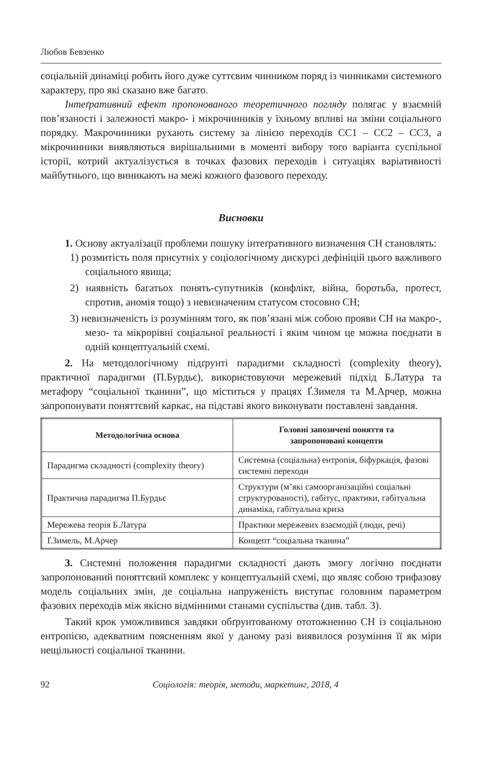Любов Бевзенко
соціальній динаміці робить його дуже суттєвим чинником поряд із чинниками системного характеру, про які сказано вже багато.
Інтеґративний ефект пропонованого теоретичного погляду полягає у взаємній пов’язаності і залежності макро- і мікрочинників у їхньому впливі на зміни соціального порядку. Макрочинники рухають систему за лінією переходів СС1 – СС2 – СС3, а мікрочинники виявляються вирішальними в моменті вибору того варіанта суспільної історії, котрий актуалізується в точках фазових переходів і ситуаціях варіативності майбутнього, що виникають на межі кожного фазового переходу.
Висновки
1. Основу актуалізації проблеми пошуку інтеґративного визначення СН становлять:
1) розмитість поля присутніх у соціологічному дискурсі дефініцій цього важливого соціального явища;
2) наявність багатьох понять-супутників (конфлікт, війна, боротьба, протест, спротив, аномія тощо) з невизначеним статусом стосовно СН;
3) невизначеність із розумінням того, як пов’язані між собою прояви СН на макро-, мезо- та мікрорівні соціальної реальності і яким чином це можна поєднати в одній концептуальній схемі.
2. На методологічному підґрунті парадигми складності (complexity theory), практичної парадигми (П.Бурдьє), використовуючи мережевий підхід Б.Латура та метафору “соціальної тканини”, що міститься у працях Ґ.Зимеля та М.Арчер, можна запропонувати поняттєвий каркас, на підставі якого виконувати поставлені завдання.
| Методологічна основа | Головні запозичені поняття та запропоновані концепти |
| --- | --- |
| Парадигма складності (complexity theory) | Системна (соціальна) ентропія, біфуркація, фазові системні переходи |
| Практична парадигма П.Бурдьє | Структури (м’які самоорганізаційні соціальні структурованості), габітус, практики, габітуальна динаміка, габітуальна криза |
| Мережева теорія Б.Латура | Практики мережевих взаємодій (люди, речі) |
| Ґ.Зимель, М.Арчер | Концепт “соціальна тканина” |
3. Системні положення парадигми складності дають змогу логічно поєднати запропонований поняттєвий комплекс у концептуальній схемі, що являє собою трифазову модель соціальних змін, де соціальна напруженість виступає головним параметром фазових переходів між якісно відмінними станами суспільства (див. табл. 3).
Такий крок уможливився завдяки обґрунтованому ототожненню СН із соціальною ентропією, адекватним поясненням якої у даному разі виявилося розуміння її як міри нещільності соціальної тканини.
92 Соціологія: теорія, методи, маркетинг, 2018, 4